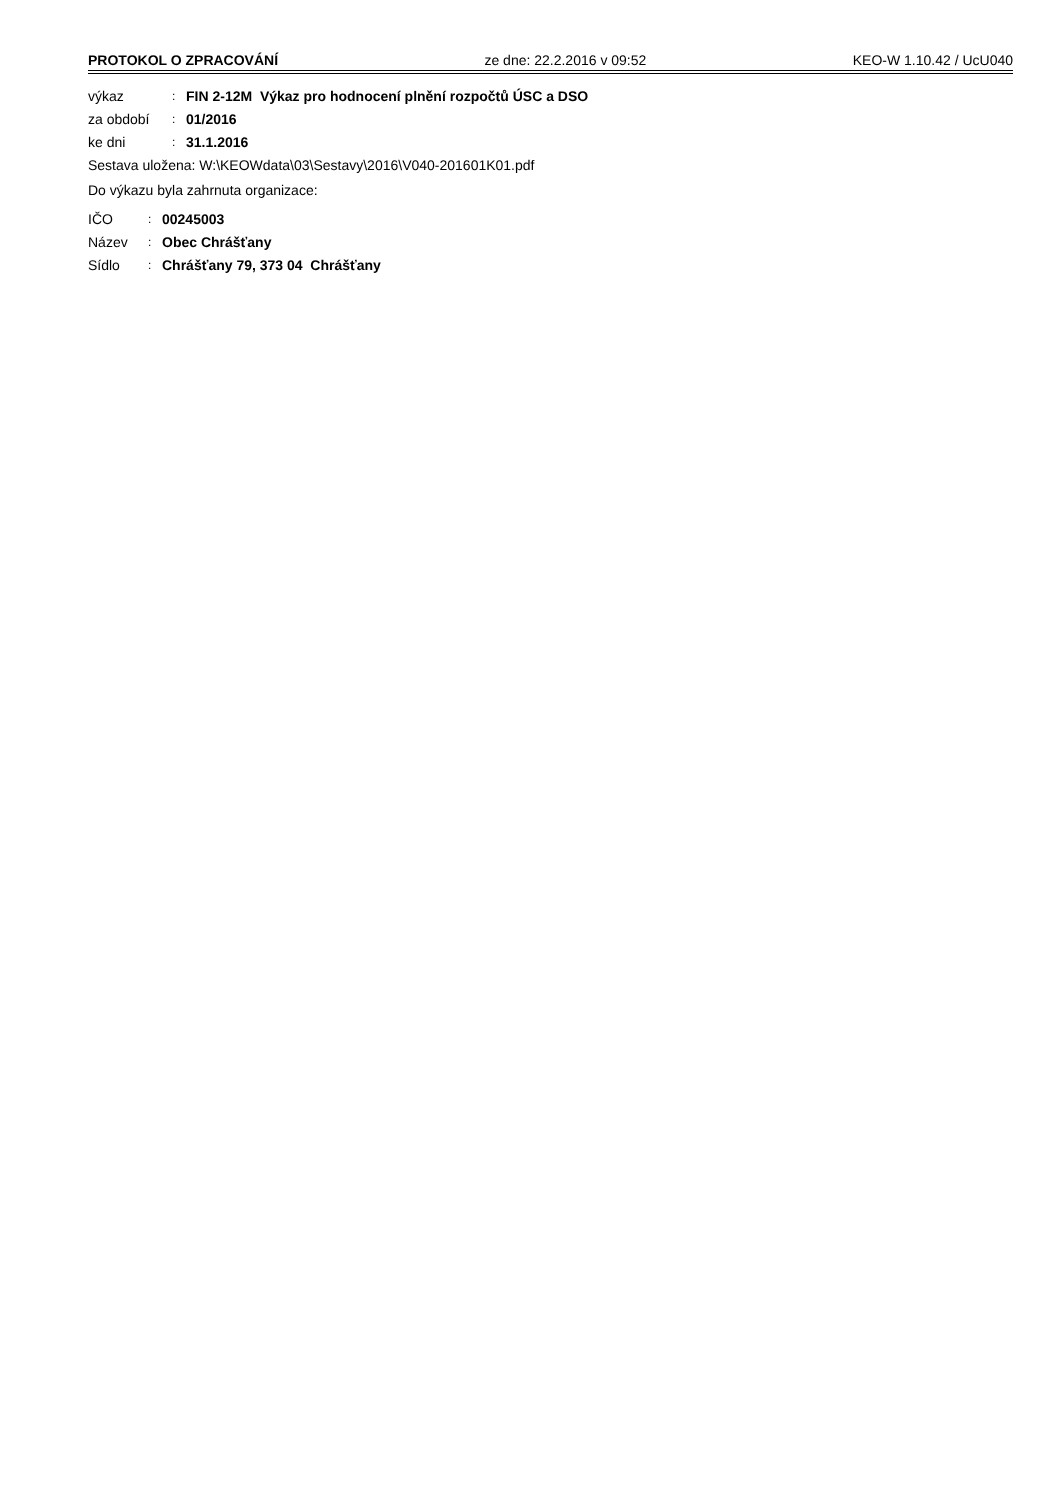PROTOKOL O ZPRACOVÁNÍ ze dne: 22.2.2016 v 09:52 KEO-W 1.10.42 / UcU040
výkaz: FIN 2-12M Výkaz pro hodnocení plnění rozpočtů ÚSC a DSO
za období: 01/2016
ke dni: 31.1.2016
Sestava uložena: W:\KEOWdata\03\Sestavy\2016\V040-201601K01.pdf
Do výkazu byla zahrnuta organizace:
IČO: 00245003
Název: Obec Chrášťany
Sídlo: Chrášťany 79, 373 04 Chrášťany